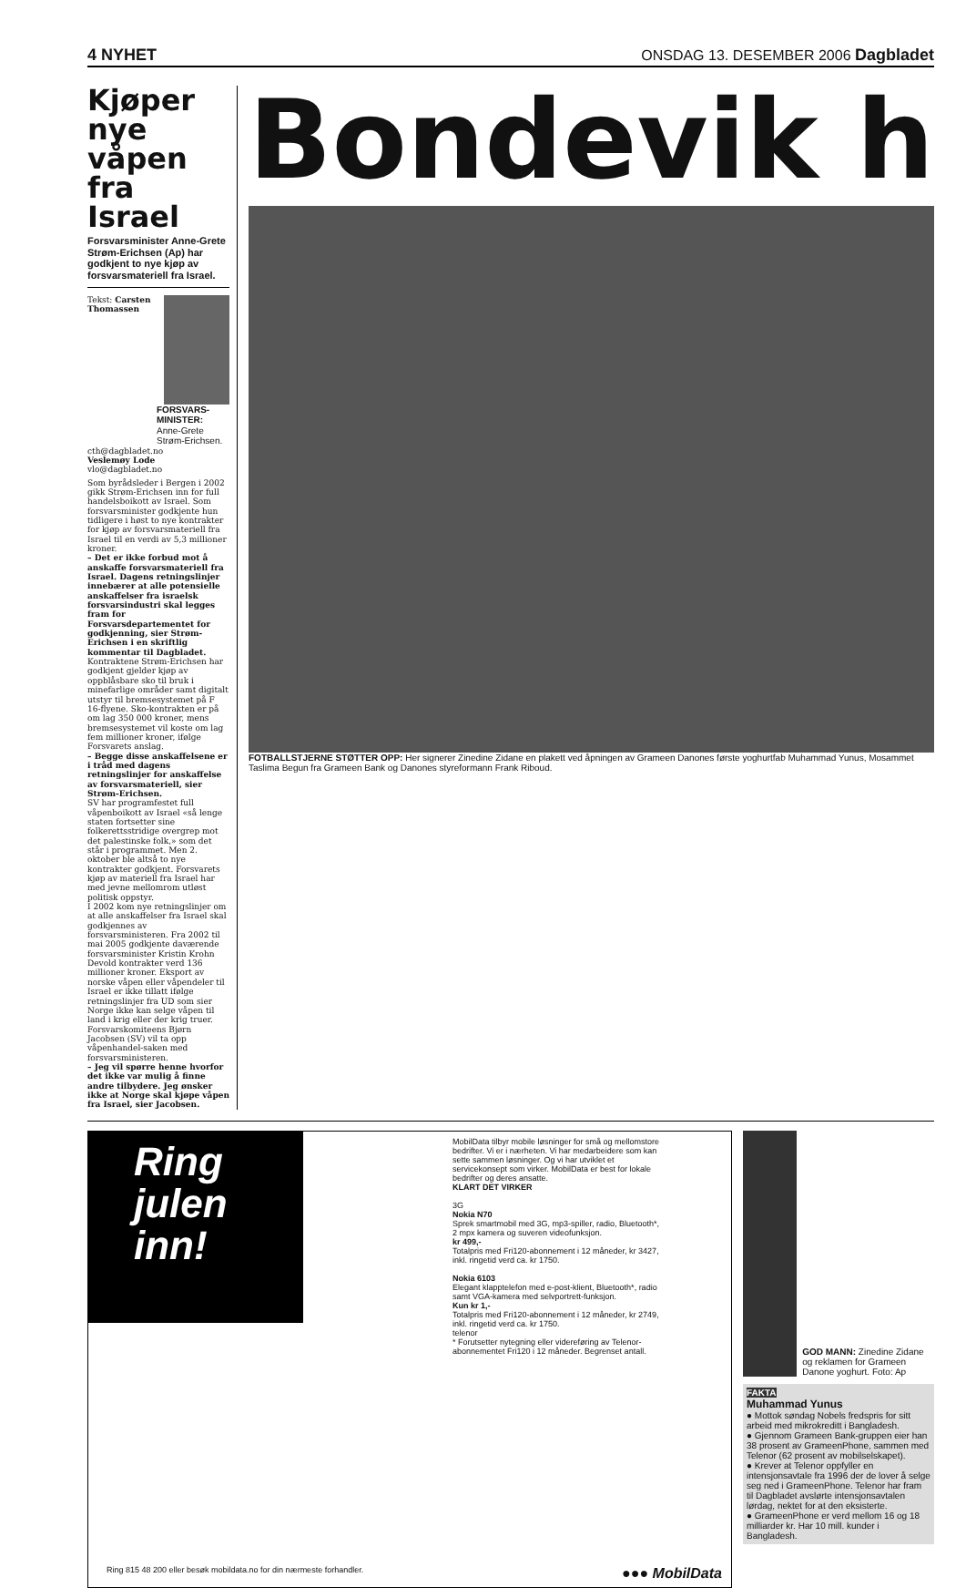4 NYHET ONSDAG 13. DESEMBER 2006 Dagbladet
Kjøper nye våpen fra Israel
Forsvarsminister Anne-Grete Strøm-Erichsen (Ap) har godkjent to nye kjøp av forsvarsmateriell fra Israel.
FORSVARS-MINISTER: Anne-Grete Strøm-Erichsen.
Tekst: Carsten Thomassen
cth@dagbladet.no
Veslemøy Lode
vlo@dagbladet.no
Som byrådsleder i Bergen i 2002 gikk Strøm-Erichsen inn for full handelsboikott av Israel. Som forsvarsminister godkjente hun tidligere i høst to nye kontrakter for kjøp av forsvarsmateriell fra Israel til en verdi av 5,3 millioner kroner.
– Det er ikke forbud mot å anskaffe forsvarsmateriell fra Israel. Dagens retningslinjer innebærer at alle potensielle anskaffelser fra israelsk forsvarsindustri skal legges fram for Forsvarsdepartementet for godkjenning, sier Strøm-Erichsen i en skriftlig kommentar til Dagbladet.
Kontraktene Strøm-Erichsen har godkjent gjelder kjøp av oppblåsbare sko til bruk i minefarlige områder samt digitalt utstyr til bremsesystemet på F 16-flyene. Sko-kontrakten er på om lag 350 000 kroner, mens bremsesystemet vil koste om lag fem millioner kroner, ifølge Forsvarets anslag.
– Begge disse anskaffelsene er i tråd med dagens retningslinjer for anskaffelse av forsvarsmateriell, sier Strøm-Erichsen.
SV har programfestet full våpenboikott av Israel «så lenge staten fortsetter sine folkerettsstridige overgrep mot det palestinske folk,» som det står i programmet. Men 2. oktober ble altså to nye kontrakter godkjent. Forsvarets kjøp av materiell fra Israel har med jevne mellomrom utløst politisk oppstyr.
I 2002 kom nye retningslinjer om at alle anskaffelser fra Israel skal godkjennes av forsvarsministeren. Fra 2002 til mai 2005 godkjente daværende forsvarsminister Kristin Krohn Devold kontrakter verd 136 millioner kroner. Eksport av norske våpen eller våpendeler til Israel er ikke tillatt ifølge retningslinjer fra UD som sier Norge ikke kan selge våpen til land i krig eller der krig truer.
Forsvarskomiteens Bjørn Jacobsen (SV) vil ta opp våpenhandel-saken med forsvarsministeren.
– Jeg vil spørre henne hvorfor det ikke var mulig å finne andre tilbydere. Jeg ønsker ikke at Norge skal kjøpe våpen fra Israel, sier Jacobsen.
Bondevik h
FOTBALLSTJERNE STØTTER OPP: Her signerer Zinedine Zidane en plakett ved åpningen av Grameen Danones første yoghurtfab Muhammad Yunus, Mosammet Taslima Begun fra Grameen Bank og Danones styreformann Frank Riboud.
Ring julen inn!
MobilData tilbyr mobile løsninger for små og mellomstore bedrifter. Vi er i nærheten. Vi har medarbeidere som kan sette sammen løsninger. Og vi har utviklet et servicekonsept som virker. MobilData er best for lokale bedrifter og deres ansatte.
KLART DET VIRKER
3G
Nokia N70
Sprek smartmobil med 3G, mp3-spiller, radio, Bluetooth*, 2 mpx kamera og suveren videofunksjon.
kr 499,-
Totalpris med Fri120-abonnement i 12 måneder, kr 3427, inkl. ringetid verd ca. kr 1750.
Nokia 6103
Elegant klapptelefon med e-post-klient, Bluetooth*, radio samt VGA-kamera med selvportrett-funksjon.
Kun kr 1,-
Totalpris med Fri120-abonnement i 12 måneder, kr 2749, inkl. ringetid verd ca. kr 1750.
telenor
* Forutsetter nytegning eller videreføring av Telenor-abonnementet Fri120 i 12 måneder. Begrenset antall.
Ring 815 48 200 eller besøk mobildata.no for din nærmeste forhandler. ●●● MobilData
GOD MANN: Zinedine Zidane og reklamen for Grameen Danone yoghurt. Foto: Ap
FAKTA
Muhammad Yunus
● Mottok søndag Nobels fredspris for sitt arbeid med mikrokreditt i Bangladesh.
● Gjennom Grameen Bank-gruppen eier han 38 prosent av GrameenPhone, sammen med Telenor (62 prosent av mobilselskapet).
● Krever at Telenor oppfyller en intensjonsavtale fra 1996 der de lover å selge seg ned i GrameenPhone. Telenor har fram til Dagbladet avslørte intensjonsavtalen lørdag, nektet for at den eksisterte.
● GrameenPhone er verd mellom 16 og 18 milliarder kr. Har 10 mill. kunder i Bangladesh.